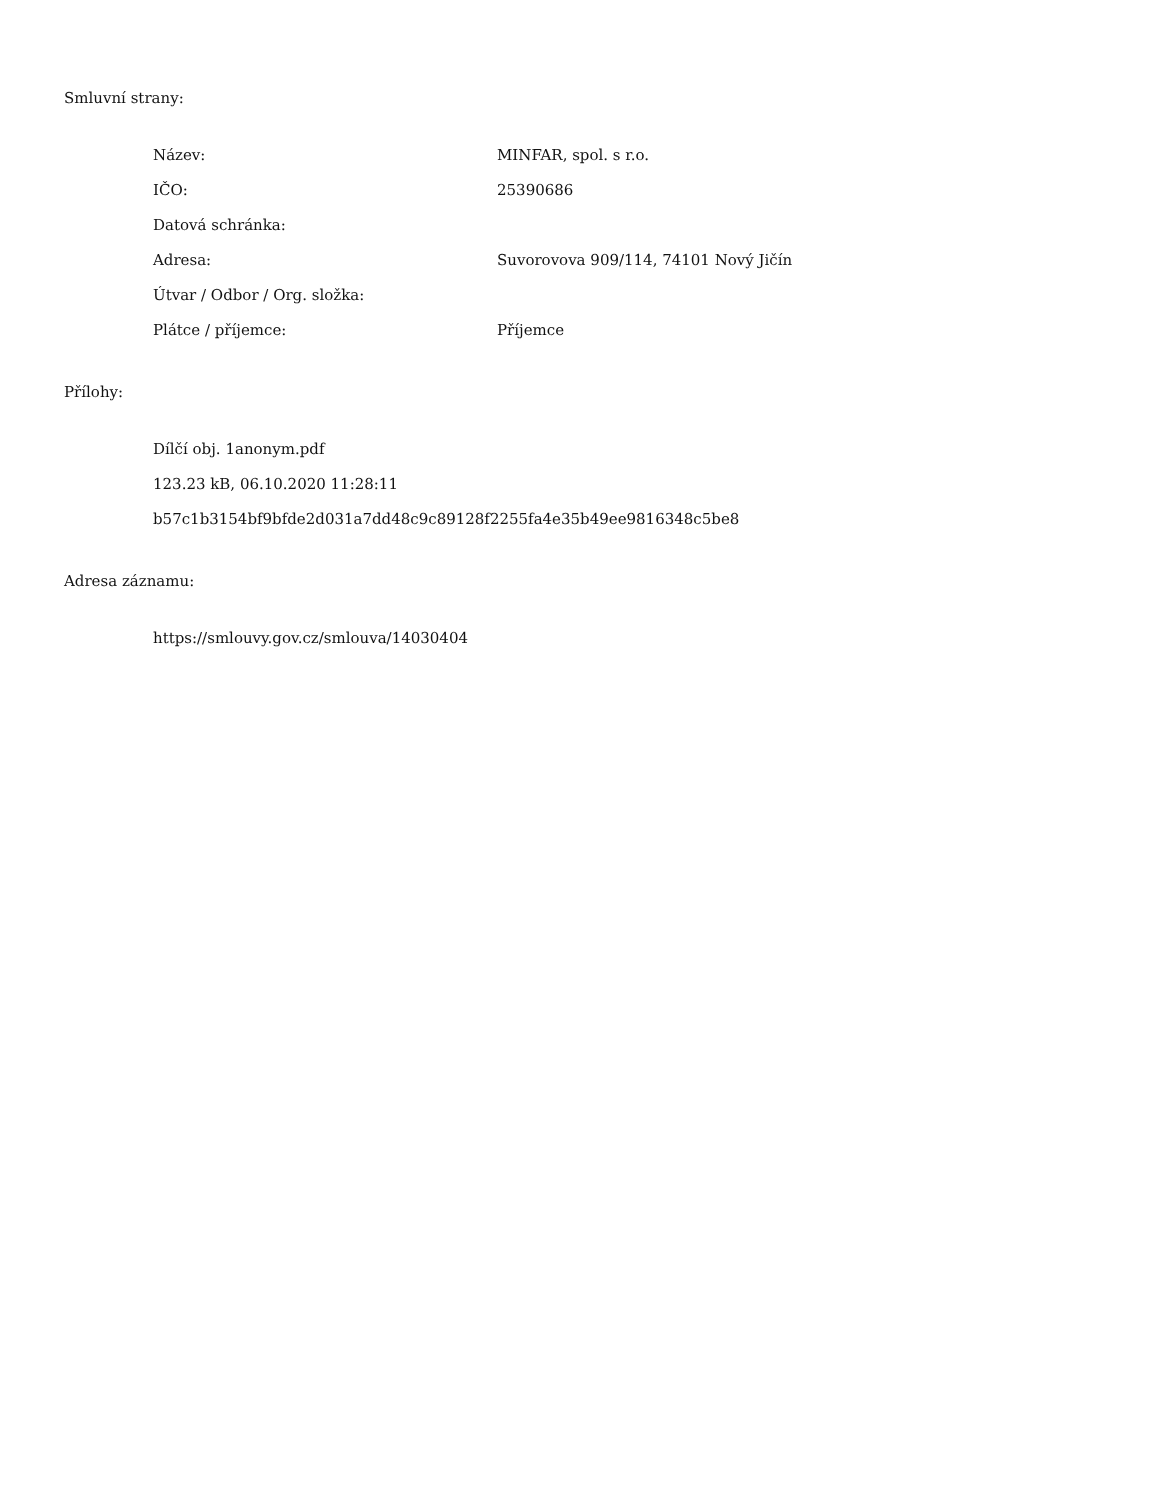Smluvní strany:
| Název: | MINFAR, spol. s r.o. |
| IČO: | 25390686 |
| Datová schránka: | |
| Adresa: | Suvorovova 909/114, 74101 Nový Jičín |
| Útvar / Odbor / Org. složka: | |
| Plátce / příjemce: | Příjemce |
Přílohy:
Dílčí obj. 1anonym.pdf
123.23 kB, 06.10.2020 11:28:11
b57c1b3154bf9bfde2d031a7dd48c9c89128f2255fa4e35b49ee9816348c5be8
Adresa záznamu:
https://smlouvy.gov.cz/smlouva/14030404